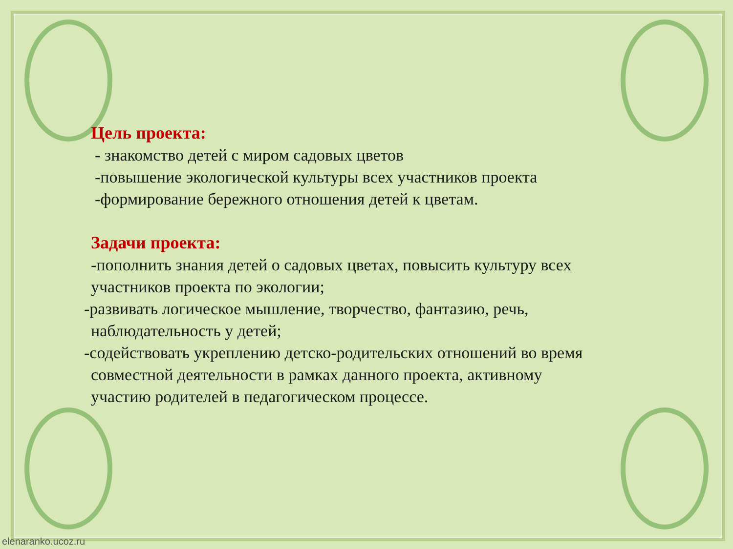Цель проекта:
- знакомство детей с миром садовых цветов
-повышение экологической культуры всех участников проекта
-формирование бережного отношения детей к цветам.
Задачи проекта:
-пополнить знания детей о садовых цветах, повысить культуру всех
участников проекта по экологии;
-развивать логическое мышление, творчество, фантазию, речь,
наблюдательность у детей;
-содействовать укреплению детско-родительских отношений во время
совместной деятельности в рамках данного проекта, активному
участию родителей в педагогическом процессе.
elenaranko.ucoz.ru